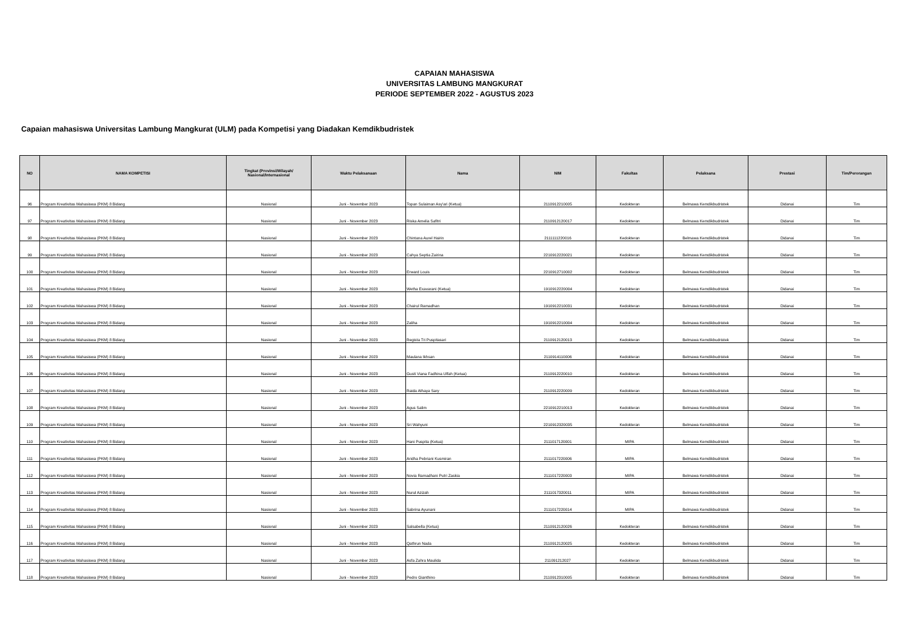CAPAIAN MAHASISWA
UNIVERSITAS LAMBUNG MANGKURAT
PERIODE SEPTEMBER 2022 - AGUSTUS 2023
Capaian mahasiswa Universitas Lambung Mangkurat (ULM) pada Kompetisi yang Diadakan Kemdikbudristek
| NO | NAMA KOMPETISI | Tingkat (Provinsi/Wilayah/ Nasional/Internasional | Waktu Pelaksanaan | Nama | NIM | Fakultas | Pelaksana | Prestasi | Tim/Perorangan |
| --- | --- | --- | --- | --- | --- | --- | --- | --- | --- |
| 96 | Program Kreativitas Mahasiswa (PKM) 8 Bidang | Nasional | Juni - November 2023 | Topan Sulaiman Asy'ari (Ketua) | 2110912210005 | Kedokteran | Belmawa Kemdikbudristek | Didanai | Tim |
| 97 | Program Kreativitas Mahasiswa (PKM) 8 Bidang | Nasional | Juni - November 2023 | Riska Amelia Safitri | 2110912120017 | Kedokteran | Belmawa Kemdikbudristek | Didanai | Tim |
| 98 | Program Kreativitas Mahasiswa (PKM) 8 Bidang | Nasional | Juni - November 2023 | Chintana Aurel Hairin | 2111111220016 | Kedokteran | Belmawa Kemdikbudristek | Didanai | Tim |
| 99 | Program Kreativitas Mahasiswa (PKM) 8 Bidang | Nasional | Juni - November 2023 | Cahya Septia Zairina | 2210912220021 | Kedokteran | Belmawa Kemdikbudristek | Didanai | Tim |
| 100 | Program Kreativitas Mahasiswa (PKM) 8 Bidang | Nasional | Juni - November 2023 | Erward Louis | 2210912710002 | Kedokteran | Belmawa Kemdikbudristek | Didanai | Tim |
| 101 | Program Kreativitas Mahasiswa (PKM) 8 Bidang | Nasional | Juni - November 2023 | Wetha Exavarani (Ketua) | 1910912220004 | Kedokteran | Belmawa Kemdikbudristek | Didanai | Tim |
| 102 | Program Kreativitas Mahasiswa (PKM) 8 Bidang | Nasional | Juni - November 2023 | Chairul Ramadhan | 1910912210031 | Kedokteran | Belmawa Kemdikbudristek | Didanai | Tim |
| 103 | Program Kreativitas Mahasiswa (PKM) 8 Bidang | Nasional | Juni - November 2023 | Zaliha | 1910912210004 | Kedokteran | Belmawa Kemdikbudristek | Didanai | Tim |
| 104 | Program Kreativitas Mahasiswa (PKM) 8 Bidang | Nasional | Juni - November 2023 | Regista Tri Puspitasari | 2110912120013 | Kedokteran | Belmawa Kemdikbudristek | Didanai | Tim |
| 105 | Program Kreativitas Mahasiswa (PKM) 8 Bidang | Nasional | Juni - November 2023 | Maulana Ikhsan | 2110914110006 | Kedokteran | Belmawa Kemdikbudristek | Didanai | Tim |
| 106 | Program Kreativitas Mahasiswa (PKM) 8 Bidang | Nasional | Juni - November 2023 | Gusti Viana Fadhina Ulfah (Ketua) | 2110912220010 | Kedokteran | Belmawa Kemdikbudristek | Didanai | Tim |
| 107 | Program Kreativitas Mahasiswa (PKM) 8 Bidang | Nasional | Juni - November 2023 | Raida Athaya Sary | 2110912220009 | Kedokteran | Belmawa Kemdikbudristek | Didanai | Tim |
| 108 | Program Kreativitas Mahasiswa (PKM) 8 Bidang | Nasional | Juni - November 2023 | Agus Salim | 2210912210013 | Kedokteran | Belmawa Kemdikbudristek | Didanai | Tim |
| 109 | Program Kreativitas Mahasiswa (PKM) 8 Bidang | Nasional | Juni - November 2023 | Sri Wahyuni | 2210912320035 | Kedokteran | Belmawa Kemdikbudristek | Didanai | Tim |
| 110 | Program Kreativitas Mahasiswa (PKM) 8 Bidang | Nasional | Juni - November 2023 | Hani Puspita (Ketua) | 2111017120001 | MIPA | Belmawa Kemdikbudristek | Didanai | Tim |
| 111 | Program Kreativitas Mahasiswa (PKM) 8 Bidang | Nasional | Juni - November 2023 | Aridha Pebriani Kusmiran | 2111017220006 | MIPA | Belmawa Kemdikbudristek | Didanai | Tim |
| 112 | Program Kreativitas Mahasiswa (PKM) 8 Bidang | Nasional | Juni - November 2023 | Novia Ramadhani Putri Zaskia | 2111017220003 | MIPA | Belmawa Kemdikbudristek | Didanai | Tim |
| 113 | Program Kreativitas Mahasiswa (PKM) 8 Bidang | Nasional | Juni - November 2023 | Nurul Azizah | 2111017320011 | MIPA | Belmawa Kemdikbudristek | Didanai | Tim |
| 114 | Program Kreativitas Mahasiswa (PKM) 8 Bidang | Nasional | Juni - November 2023 | Sabrina Ayunani | 2111017220014 | MIPA | Belmawa Kemdikbudristek | Didanai | Tim |
| 115 | Program Kreativitas Mahasiswa (PKM) 8 Bidang | Nasional | Juni - November 2023 | Salsabella (Ketua) | 2110912120026 | Kedokteran | Belmawa Kemdikbudristek | Didanai | Tim |
| 116 | Program Kreativitas Mahasiswa (PKM) 8 Bidang | Nasional | Juni - November 2023 | Qathrun Nada | 2110912120025 | Kedokteran | Belmawa Kemdikbudristek | Didanai | Tim |
| 117 | Program Kreativitas Mahasiswa (PKM) 8 Bidang | Nasional | Juni - November 2023 | Asfa Zahra Maulida | 211091212027 | Kedokteran | Belmawa Kemdikbudristek | Didanai | Tim |
| 118 | Program Kreativitas Mahasiswa (PKM) 8 Bidang | Nasional | Juni - November 2023 | Pedro Gianthino | 2110912310005 | Kedokteran | Belmawa Kemdikbudristek | Didanai | Tim |